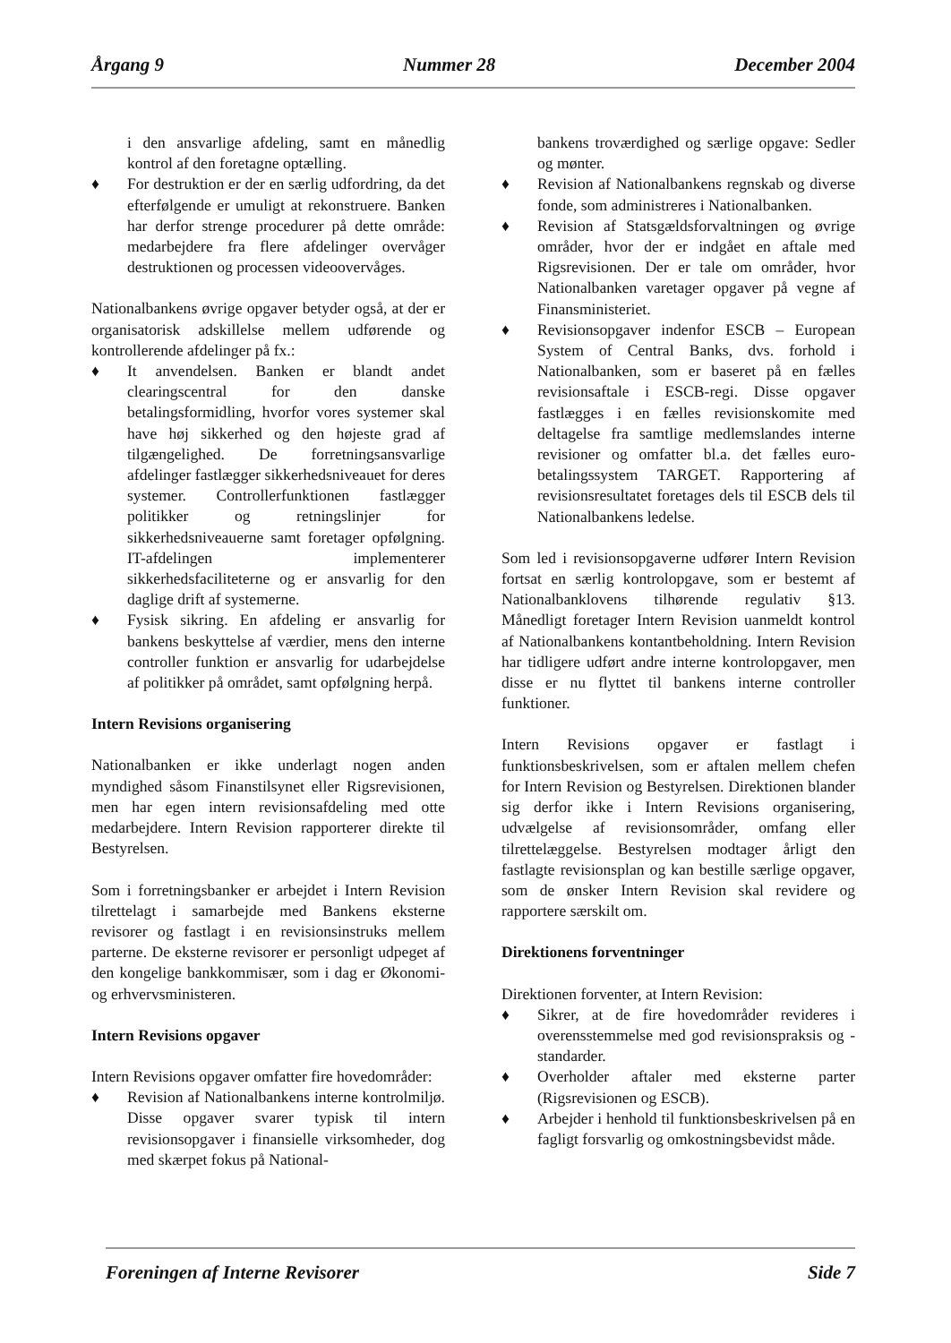Årgang 9 Nummer 28 December 2004
i den ansvarlige afdeling, samt en månedlig kontrol af den foretagne optælling.
♦ For destruktion er der en særlig udfordring, da det efterfølgende er umuligt at rekonstruere. Banken har derfor strenge procedurer på dette område: medarbejdere fra flere afdelinger overvåger destruktionen og processen videoovervåges.
Nationalbankens øvrige opgaver betyder også, at der er organisatorisk adskillelse mellem udførende og kontrollerende afdelinger på fx.:
♦ It anvendelsen. Banken er blandt andet clearingscentral for den danske betalingsformidling, hvorfor vores systemer skal have høj sikkerhed og den højeste grad af tilgængelighed. De forretningsansvarlige afdelinger fastlægger sikkerhedsniveauet for deres systemer. Controllerfunktionen fastlægger politikker og retningslinjer for sikkerhedsniveauerne samt foretager opfølgning. IT-afdelingen implementerer sikkerhedsfaciliteterne og er ansvarlig for den daglige drift af systemerne.
♦ Fysisk sikring. En afdeling er ansvarlig for bankens beskyttelse af værdier, mens den interne controller funktion er ansvarlig for udarbejdelse af politikker på området, samt opfølgning herpå.
Intern Revisions organisering
Nationalbanken er ikke underlagt nogen anden myndighed såsom Finanstilsynet eller Rigsrevisionen, men har egen intern revisionsafdeling med otte medarbejdere. Intern Revision rapporterer direkte til Bestyrelsen.
Som i forretningsbanker er arbejdet i Intern Revision tilrettelagt i samarbejde med Bankens eksterne revisorer og fastlagt i en revisionsinstruks mellem parterne. De eksterne revisorer er personligt udpeget af den kongelige bankkommisær, som i dag er Økonomi- og erhvervsministeren.
Intern Revisions opgaver
Intern Revisions opgaver omfatter fire hovedområder:
♦ Revision af Nationalbankens interne kontrolmiljø. Disse opgaver svarer typisk til intern revisionsopgaver i finansielle virksomheder, dog med skærpet fokus på National-
bankens troværdighed og særlige opgave: Sedler og mønter.
♦ Revision af Nationalbankens regnskab og diverse fonde, som administreres i Nationalbanken.
♦ Revision af Statsgældsforvaltningen og øvrige områder, hvor der er indgået en aftale med Rigsrevisionen. Der er tale om områder, hvor Nationalbanken varetager opgaver på vegne af Finansministeriet.
♦ Revisionsopgaver indenfor ESCB – European System of Central Banks, dvs. forhold i Nationalbanken, som er baseret på en fælles revisionsaftale i ESCB-regi. Disse opgaver fastlægges i en fælles revisionskomite med deltagelse fra samtlige medlemslandes interne revisioner og omfatter bl.a. det fælles euro-betalingssystem TARGET. Rapportering af revisionsresultatet foretages dels til ESCB dels til Nationalbankens ledelse.
Som led i revisionsopgaverne udfører Intern Revision fortsat en særlig kontrolopgave, som er bestemt af Nationalbanklovens tilhørende regulativ §13. Månedligt foretager Intern Revision uanmeldt kontrol af Nationalbankens kontantbeholdning. Intern Revision har tidligere udført andre interne kontrolopgaver, men disse er nu flyttet til bankens interne controller funktioner.
Intern Revisions opgaver er fastlagt i funktionsbeskrivelsen, som er aftalen mellem chefen for Intern Revision og Bestyrelsen. Direktionen blander sig derfor ikke i Intern Revisions organisering, udvælgelse af revisionsområder, omfang eller tilrettelæggelse. Bestyrelsen modtager årligt den fastlagte revisionsplan og kan bestille særlige opgaver, som de ønsker Intern Revision skal revidere og rapportere særskilt om.
Direktionens forventninger
Direktionen forventer, at Intern Revision:
♦ Sikrer, at de fire hovedområder revideres i overensstemmelse med god revisionspraksis og -standarder.
♦ Overholder aftaler med eksterne parter (Rigsrevisionen og ESCB).
♦ Arbejder i henhold til funktionsbeskrivelsen på en fagligt forsvarlig og omkostningsbevidst måde.
Foreningen af Interne Revisorer Side 7